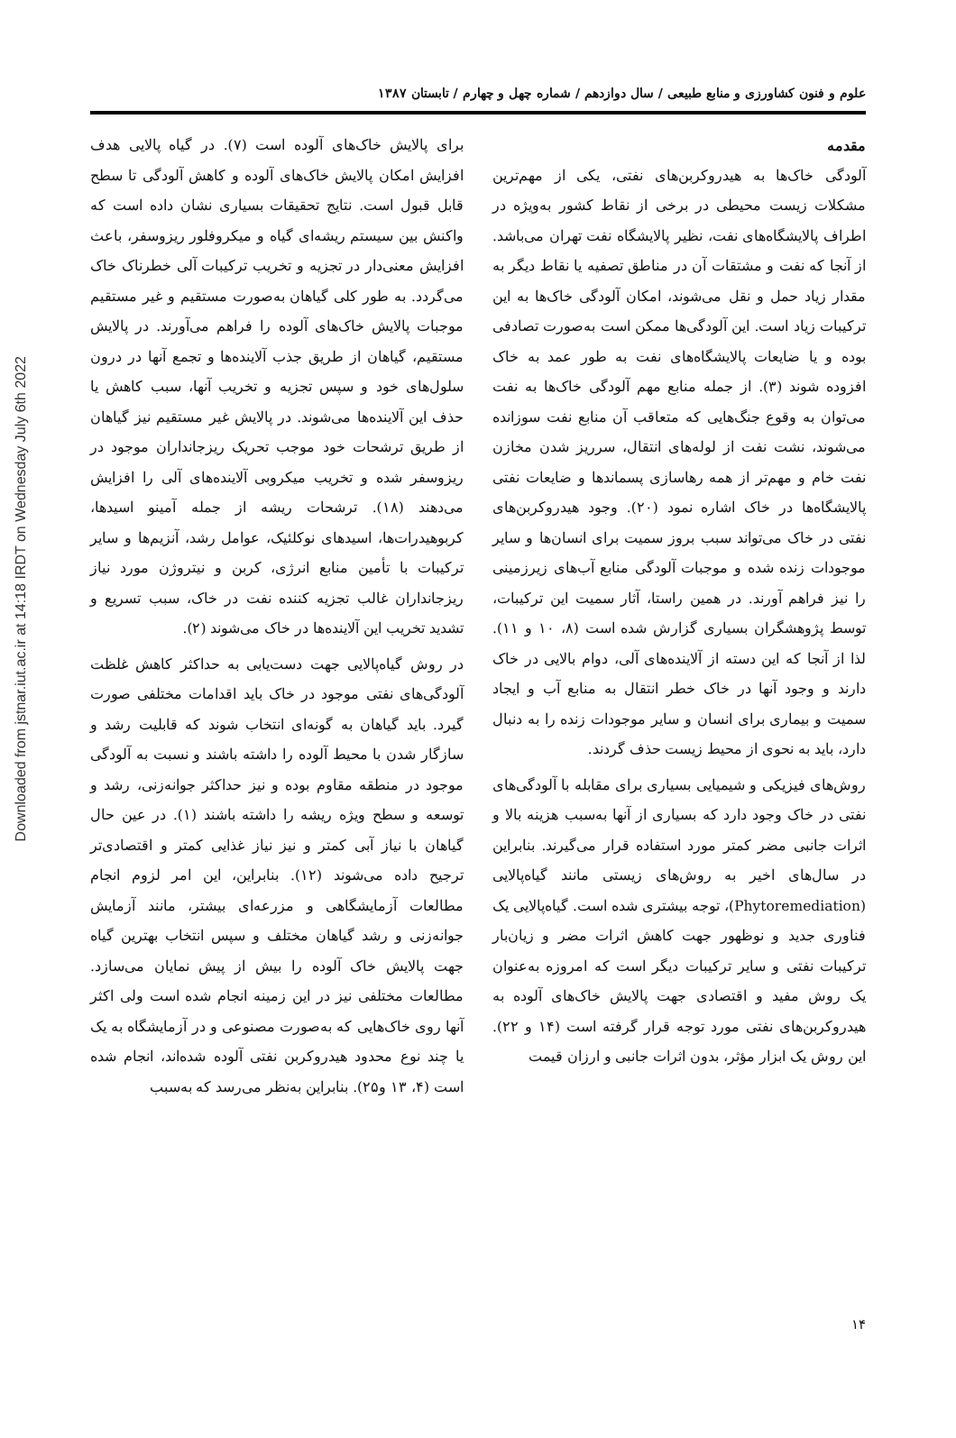Downloaded from jstnar.iut.ac.ir at 14:18 IRDT on Wednesday July 6th 2022
علوم و فنون کشاورزی و منابع طبیعی / سال دوازدهم / شماره چهل و چهارم / تابستان ۱۳۸۷
مقدمه
آلودگی خاک‌ها به هیدروکربن‌های نفتی، یکی از مهم‌ترین مشکلات زیست محیطی در برخی از نقاط کشور به‌ویژه در اطراف پالایشگاه‌های نفت، نظیر پالایشگاه نفت تهران می‌باشد. از آنجا که نفت و مشتقات آن در مناطق تصفیه یا نقاط دیگر به مقدار زیاد حمل و نقل می‌شوند، امکان آلودگی خاک‌ها به این ترکیبات زیاد است. این آلودگی‌ها ممکن است به‌صورت تصادفی بوده و یا ضایعات پالایشگاه‌های نفت به طور عمد به خاک افزوده شوند (۳). از جمله منابع مهم آلودگی خاک‌ها به نفت می‌توان به وقوع جنگ‌هایی که متعاقب آن منابع نفت سوزانده می‌شوند، نشت نفت از لوله‌های انتقال، سرریز شدن مخازن نفت خام و مهم‌تر از همه رهاسازی پسماندها و ضایعات نفتی پالایشگاه‌ها در خاک اشاره نمود (۲۰). وجود هیدروکربن‌های نفتی در خاک می‌تواند سبب بروز سمیت برای انسان‌ها و سایر موجودات زنده شده و موجبات آلودگی منابع آب‌های زیرزمینی را نیز فراهم آورند. در همین راستا، آثار سمیت این ترکیبات، توسط پژوهشگران بسیاری گزارش شده است (۸، ۱۰ و ۱۱). لذا از آنجا که این دسته از آلاینده‌های آلی، دوام بالایی در خاک دارند و وجود آنها در خاک خطر انتقال به منابع آب و ایجاد سمیت و بیماری برای انسان و سایر موجودات زنده را به دنبال دارد، باید به نحوی از محیط زیست حذف گردند.
روش‌های فیزیکی و شیمیایی بسیاری برای مقابله با آلودگی‌های نفتی در خاک وجود دارد که بسیاری از آنها به‌سبب هزینه بالا و اثرات جانبی مضر کمتر مورد استفاده قرار می‌گیرند. بنابراین در سال‌های اخیر به روش‌های زیستی مانند گیاه‌پالایی (Phytoremediation)، توجه بیشتری شده است. گیاه‌پالایی یک فناوری جدید و نوظهور جهت کاهش اثرات مضر و زیان‌بار ترکیبات نفتی و سایر ترکیبات دیگر است که امروزه به‌عنوان یک روش مفید و اقتصادی جهت پالایش خاک‌های آلوده به هیدروکربن‌های نفتی مورد توجه قرار گرفته است (۱۴ و ۲۲). این روش یک ابزار مؤثر، بدون اثرات جانبی و ارزان قیمت
برای پالایش خاک‌های آلوده است (۷). در گیاه پالایی هدف افزایش امکان پالایش خاک‌های آلوده و کاهش آلودگی تا سطح قابل قبول است. نتایج تحقیقات بسیاری نشان داده است که واکنش بین سیستم ریشه‌ای گیاه و میکروفلور ریزوسفر، باعث افزایش معنی‌دار در تجزیه و تخریب ترکیبات آلی خطرناک خاک می‌گردد. به طور کلی گیاهان به‌صورت مستقیم و غیر مستقیم موجبات پالایش خاک‌های آلوده را فراهم می‌آورند. در پالایش مستقیم، گیاهان از طریق جذب آلاینده‌ها و تجمع آنها در درون سلول‌های خود و سپس تجزیه و تخریب آنها، سبب کاهش یا حذف این آلاینده‌ها می‌شوند. در پالایش غیر مستقیم نیز گیاهان از طریق ترشحات خود موجب تحریک ریزجانداران موجود در ریزوسفر شده و تخریب میکروبی آلاینده‌های آلی را افزایش می‌دهند (۱۸). ترشحات ریشه از جمله آمینو اسیدها، کربوهیدرات‌ها، اسیدهای نوکلئیک، عوامل رشد، آنزیم‌ها و سایر ترکیبات با تأمین منابع انرژی، کربن و نیتروژن مورد نیاز ریزجانداران غالب تجزیه کننده نفت در خاک، سبب تسریع و تشدید تخریب این آلاینده‌ها در خاک می‌شوند (۲).
در روش گیاه‌پالایی جهت دست‌یابی به حداکثر کاهش غلظت آلودگی‌های نفتی موجود در خاک باید اقدامات مختلفی صورت گیرد. باید گیاهان به گونه‌ای انتخاب شوند که قابلیت رشد و سازگار شدن با محیط آلوده را داشته باشند و نسبت به آلودگی موجود در منطقه مقاوم بوده و نیز حداکثر جوانه‌زنی، رشد و توسعه و سطح ویژه ریشه را داشته باشند (۱). در عین حال گیاهان با نیاز آبی کمتر و نیز نیاز غذایی کمتر و اقتصادی‌تر ترجیح داده می‌شوند (۱۲). بنابراین، این امر لزوم انجام مطالعات آزمایشگاهی و مزرعه‌ای بیشتر، مانند آزمایش جوانه‌زنی و رشد گیاهان مختلف و سپس انتخاب بهترین گیاه جهت پالایش خاک آلوده را بیش از پیش نمایان می‌سازد. مطالعات مختلفی نیز در این زمینه انجام شده است ولی اکثر آنها روی خاک‌هایی که به‌صورت مصنوعی و در آزمایشگاه به یک یا چند نوع محدود هیدروکربن نفتی آلوده شده‌اند، انجام شده است (۴، ۱۳ و۲۵). بنابراین به‌نظر می‌رسد که به‌سبب
۱۴